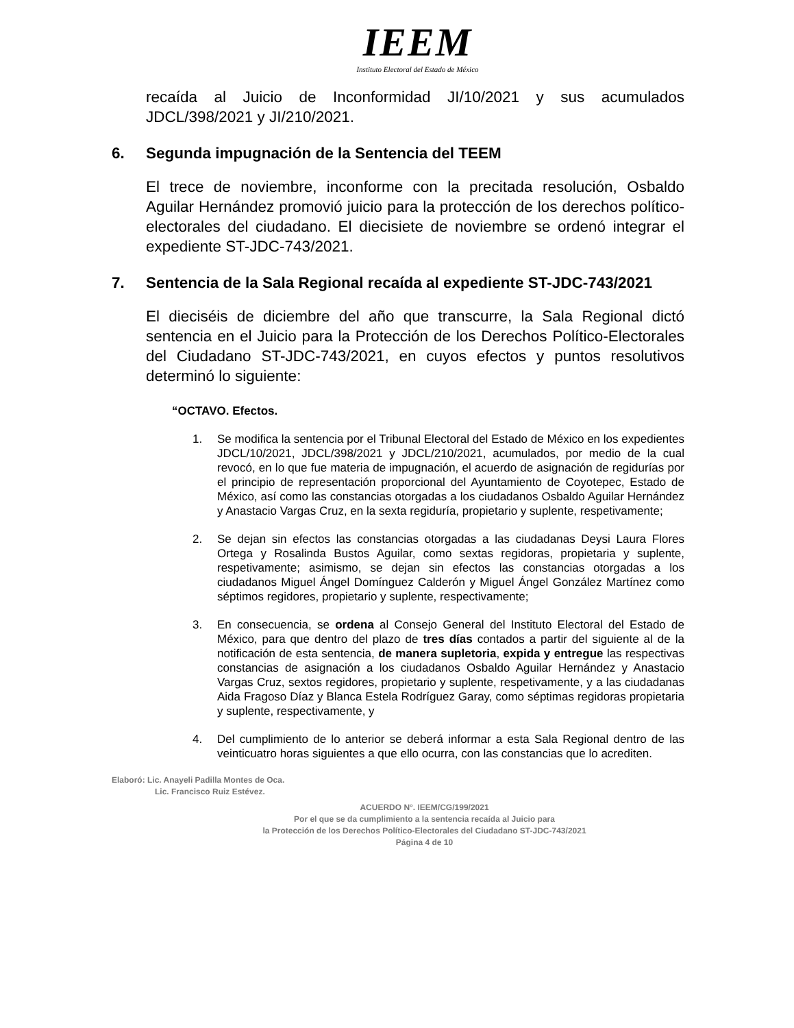IEEM
Instituto Electoral del Estado de México
recaída al Juicio de Inconformidad JI/10/2021 y sus acumulados JDCL/398/2021 y JI/210/2021.
6. Segunda impugnación de la Sentencia del TEEM
El trece de noviembre, inconforme con la precitada resolución, Osbaldo Aguilar Hernández promovió juicio para la protección de los derechos político-electorales del ciudadano. El diecisiete de noviembre se ordenó integrar el expediente ST-JDC-743/2021.
7. Sentencia de la Sala Regional recaída al expediente ST-JDC-743/2021
El dieciséis de diciembre del año que transcurre, la Sala Regional dictó sentencia en el Juicio para la Protección de los Derechos Político-Electorales del Ciudadano ST-JDC-743/2021, en cuyos efectos y puntos resolutivos determinó lo siguiente:
“OCTAVO. Efectos.
1. Se modifica la sentencia por el Tribunal Electoral del Estado de México en los expedientes JDCL/10/2021, JDCL/398/2021 y JDCL/210/2021, acumulados, por medio de la cual revocó, en lo que fue materia de impugnación, el acuerdo de asignación de regidurías por el principio de representación proporcional del Ayuntamiento de Coyotepec, Estado de México, así como las constancias otorgadas a los ciudadanos Osbaldo Aguilar Hernández y Anastacio Vargas Cruz, en la sexta regiduría, propietario y suplente, respetivamente;
2. Se dejan sin efectos las constancias otorgadas a las ciudadanas Deysi Laura Flores Ortega y Rosalinda Bustos Aguilar, como sextas regidoras, propietaria y suplente, respetivamente; asimismo, se dejan sin efectos las constancias otorgadas a los ciudadanos Miguel Ángel Domínguez Calderón y Miguel Ángel González Martínez como séptimos regidores, propietario y suplente, respectivamente;
3. En consecuencia, se ordena al Consejo General del Instituto Electoral del Estado de México, para que dentro del plazo de tres días contados a partir del siguiente al de la notificación de esta sentencia, de manera supletoria, expida y entregue las respectivas constancias de asignación a los ciudadanos Osbaldo Aguilar Hernández y Anastacio Vargas Cruz, sextos regidores, propietario y suplente, respetivamente, y a las ciudadanas Aida Fragoso Díaz y Blanca Estela Rodríguez Garay, como séptimas regidoras propietaria y suplente, respectivamente, y
4. Del cumplimiento de lo anterior se deberá informar a esta Sala Regional dentro de las veinticuatro horas siguientes a que ello ocurra, con las constancias que lo acrediten.
Elaboró: Lic. Anayeli Padilla Montes de Oca.
Lic. Francisco Ruiz Estévez.
ACUERDO N°. IEEM/CG/199/2021
Por el que se da cumplimiento a la sentencia recaída al Juicio para
la Protección de los Derechos Político-Electorales del Ciudadano ST-JDC-743/2021
Página 4 de 10